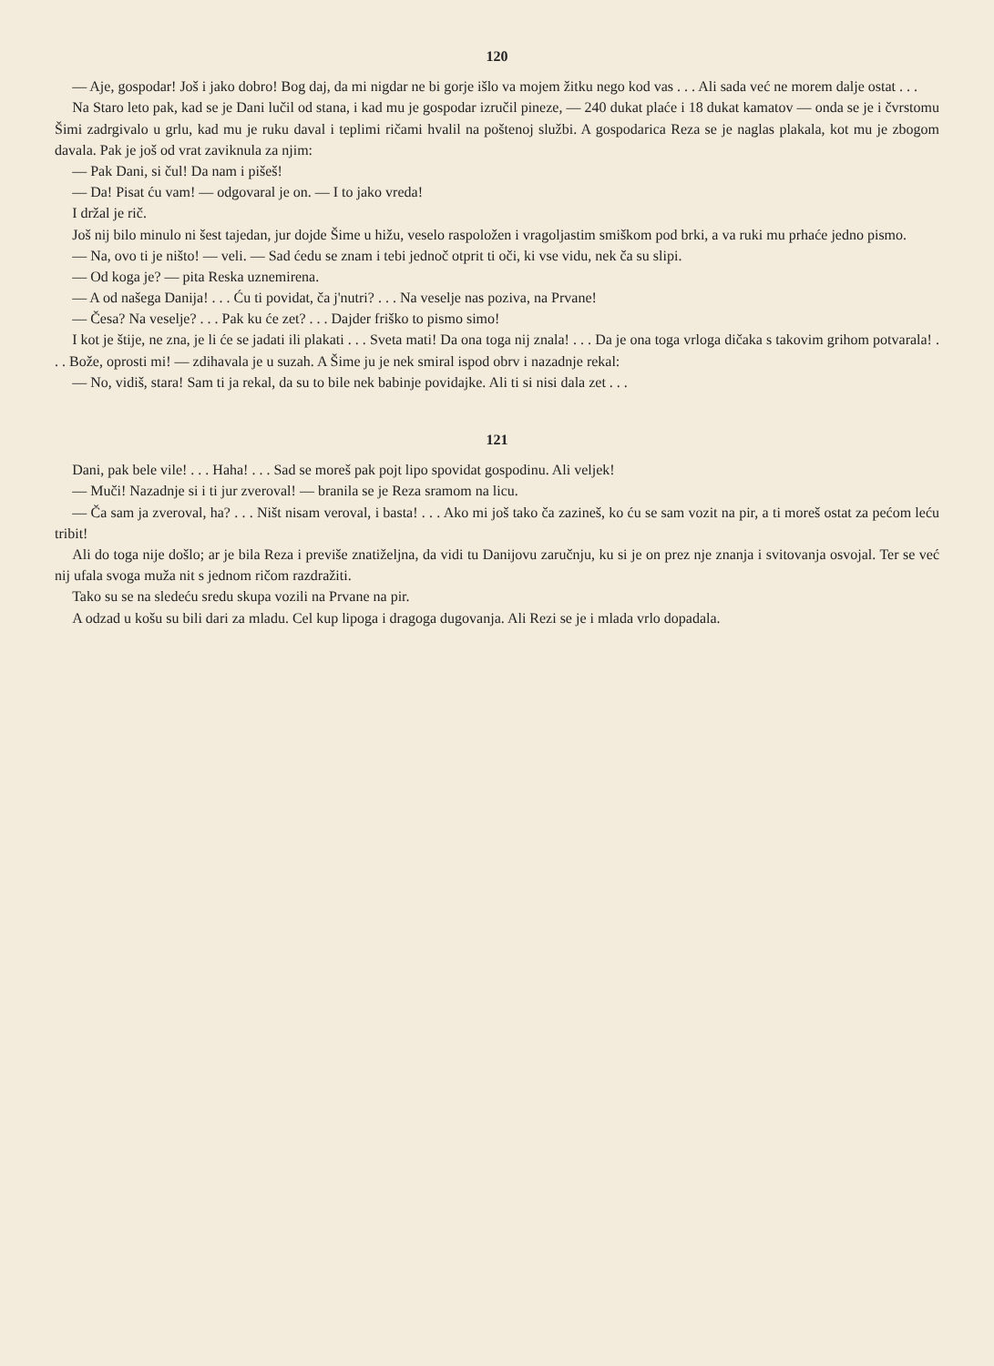120
— Aje, gospodar! Još i jako dobro! Bog daj, da mi nigdar ne bi gorje išlo va mojem žitku nego kod vas . . . Ali sada već ne morem dalje ostat . . .
Na Staro leto pak, kad se je Dani lučil od stana, i kad mu je gospodar izručil pineze, — 240 dukat plaće i 18 dukat kamatov — onda se je i čvrstomu Šimi zadrgivalo u grlu, kad mu je ruku daval i teplimi ričami hvalil na poštenoj službi. A gospodarica Reza se je naglas plakala, kot mu je zbogom davala. Pak je još od vrat zaviknula za njim:
— Pak Dani, si čul! Da nam i pišeš!
— Da! Pisat ću vam! — odgovaral je on. — I to jako vreda!
I držal je rič.
Još nij bilo minulo ni šest tajedan, jur dojde Šime u hižu, veselo raspoložen i vragoljastim smiškom pod brki, a va ruki mu prhaće jedno pismo.
— Na, ovo ti je ništo! — veli. — Sad ćedu se znam i tebi jednoč otprit ti oči, ki vse vidu, nek ča su slipi.
— Od koga je? — pita Reska uznemirena.
— A od našega Danija! . . . Ću ti povidat, ča j'nutri? . . . Na veselje nas poziva, na Prvane!
— Česa? Na veselje? . . . Pak ku će zet? . . . Dajder friško to pismo simo!
I kot je štije, ne zna, je li će se jadati ili plakati . . . Sveta mati! Da ona toga nij znala! . . . Da je ona toga vrloga dičaka s takovim grihom potvarala! . . . Bože, oprosti mi! — zdihavala je u suzah. A Šime ju je nek smiral ispod obrv i nazadnje rekal:
— No, vidiš, stara! Sam ti ja rekal, da su to bile nek babinje povidajke. Ali ti si nisi dala zet . . .
121
Dani, pak bele vile! . . . Haha! . . . Sad se moreš pak pojt lipo spovidat gospodinu. Ali veljek!
— Muči! Nazadnje si i ti jur zveroval! — branila se je Reza sramom na licu.
— Ča sam ja zveroval, ha? . . . Ništ nisam veroval, i basta! . . . Ako mi još tako ča zazineš, ko ću se sam vozit na pir, a ti moreš ostat za pećom leću tribit!
Ali do toga nije došlo; ar je bila Reza i previše znatiželjna, da vidi tu Danijovu zaručnju, ku si je on prez nje znanja i svitovanja osvojal. Ter se već nij ufala svoga muža nit s jednom ričom razdražiti.
Tako su se na sledeću sredu skupa vozili na Prvane na pir.
A odzad u košu su bili dari za mladu. Cel kup lipoga i dragoga dugovanja. Ali Rezi se je i mlada vrlo dopadala.